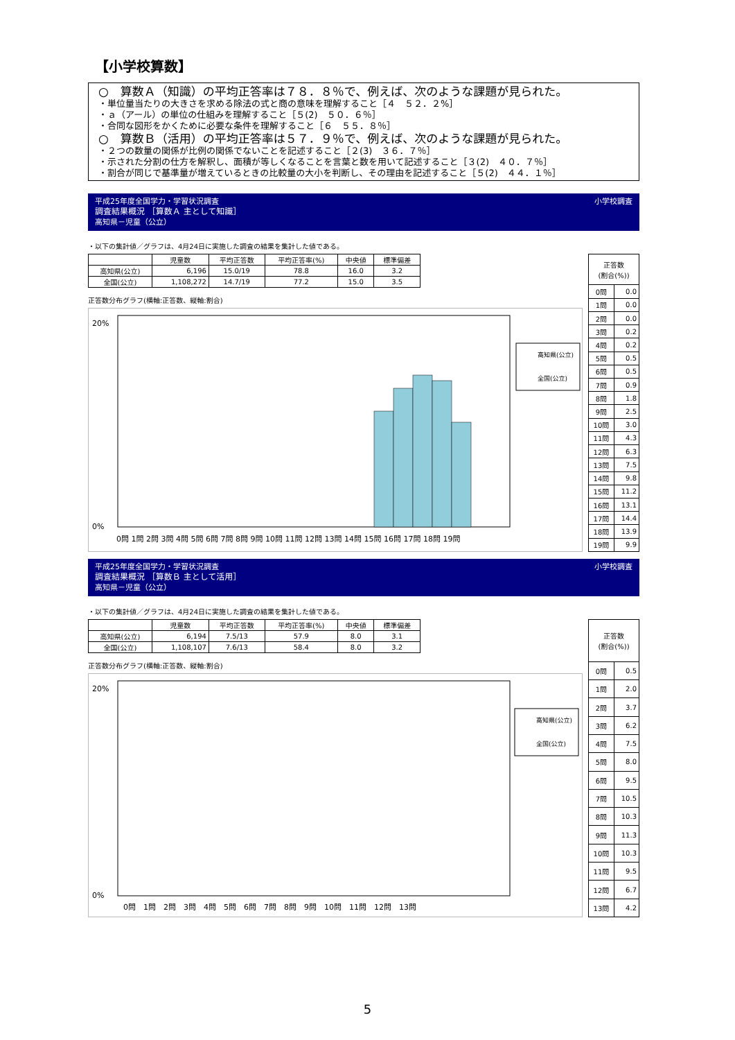【小学校算数】
○　算数Ａ（知識）の平均正答率は７８．８％で、例えば、次のような課題が見られた。
・単位量当たりの大きさを求める除法の式と商の意味を理解すること［４　５２．２%］
・ａ（アール）の単位の仕組みを理解すること［５(2)　５０．６％］
・合同な図形をかくために必要な条件を理解すること［６　５５．８％］
○　算数Ｂ（活用）の平均正答率は５７．９％で、例えば、次のような課題が見られた。
・２つの数量の関係が比例の関係でないことを記述すること［２(3)　３６．７％］
・示された分割の仕方を解釈し、面積が等しくなることを言葉と数を用いて記述すること［３(2)　４０．７％］
・割合が同じで基準量が増えているときの比較量の大小を判断し、その理由を記述すること［５(2)　４４．１％］
平成25年度全国学力・学習状況調査 小学校調査
調査結果概況 ［算数Ａ 主として知識］
高知県－児童（公立）
・以下の集計値／グラフは、4月24日に実施した調査の結果を集計した値である。
| | 児童数 | 平均正答数 | 平均正答率(%) | 中央値 | 標準偏差 |
| --- | --- | --- | --- | --- | --- |
| 高知県(公立) | 6,196 | 15.0/19 | 78.8 | 16.0 | 3.2 |
| 全国(公立) | 1,108,272 | 14.7/19 | 77.2 | 15.0 | 3.5 |
正答数分布グラフ(横軸:正答数、縦軸:割合)
20%
0%
0問 1問 2問 3問 4問 5問 6問 7問 8問 9問 10問 11問 12問 13問 14問 15問 16問 17問 18問 19問
高知県(公立)
全国(公立)
| 正答数 (割合(%)) | |
| --- | --- |
| 0問 | 0.0 |
| 1問 | 0.0 |
| 2問 | 0.0 |
| 3問 | 0.2 |
| 4問 | 0.2 |
| 5問 | 0.5 |
| 6問 | 0.5 |
| 7問 | 0.9 |
| 8問 | 1.8 |
| 9問 | 2.5 |
| 10問 | 3.0 |
| 11問 | 4.3 |
| 12問 | 6.3 |
| 13問 | 7.5 |
| 14問 | 9.8 |
| 15問 | 11.2 |
| 16問 | 13.1 |
| 17問 | 14.4 |
| 18問 | 13.9 |
| 19問 | 9.9 |
平成25年度全国学力・学習状況調査 小学校調査
調査結果概況 ［算数Ｂ 主として活用］
高知県－児童（公立）
・以下の集計値／グラフは、4月24日に実施した調査の結果を集計した値である。
| | 児童数 | 平均正答数 | 平均正答率(%) | 中央値 | 標準偏差 |
| --- | --- | --- | --- | --- | --- |
| 高知県(公立) | 6,194 | 7.5/13 | 57.9 | 8.0 | 3.1 |
| 全国(公立) | 1,108,107 | 7.6/13 | 58.4 | 8.0 | 3.2 |
正答数分布グラフ(横軸:正答数、縦軸:割合)
20%
0%
0問　1問　2問　3問　4問　5問　6問　7問　8問　9問　10問　11問　12問　13問
高知県(公立)
全国(公立)
| 正答数 (割合(%)) | |
| --- | --- |
| 0問 | 0.5 |
| 1問 | 2.0 |
| 2問 | 3.7 |
| 3問 | 6.2 |
| 4問 | 7.5 |
| 5問 | 8.0 |
| 6問 | 9.5 |
| 7問 | 10.5 |
| 8問 | 10.3 |
| 9問 | 11.3 |
| 10問 | 10.3 |
| 11問 | 9.5 |
| 12問 | 6.7 |
| 13問 | 4.2 |
5